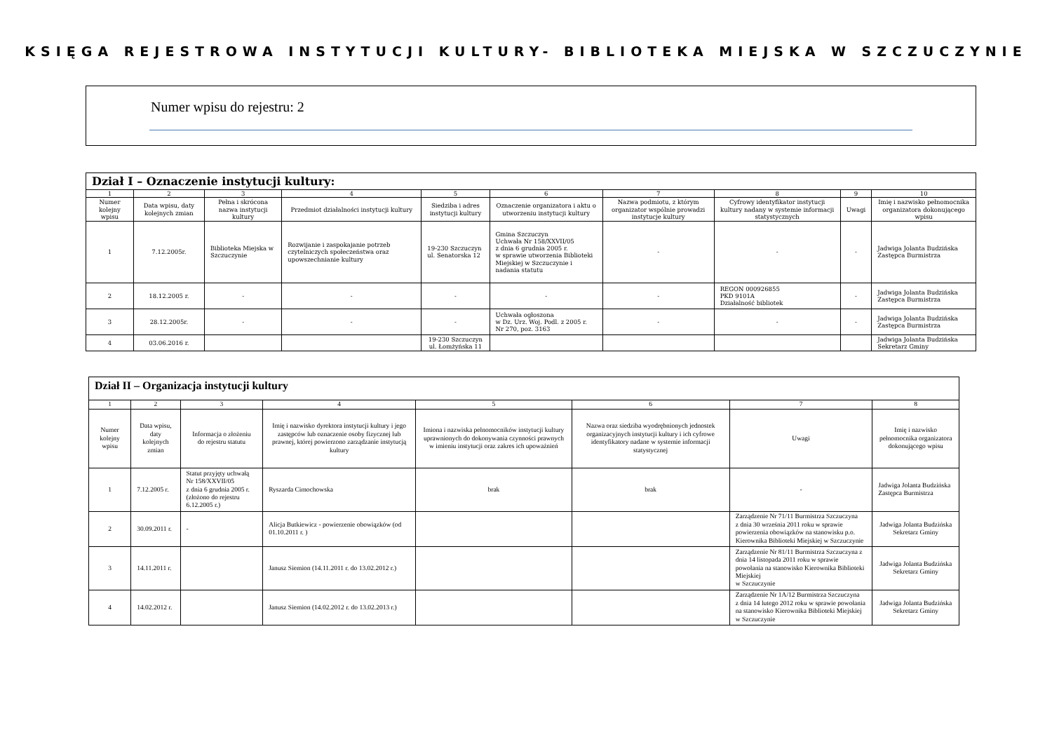KSIĘGA REJESTROWA INSTYTUCJI KULTURY- BIBLIOTEKA MIEJSKA W SZCZUCZYNIE
Numer wpisu do rejestru: 2
| Dział I – Oznaczenie instytucji kultury: | | | | | | | | | |
| --- | --- | --- | --- | --- | --- | --- | --- | --- | --- |
| 1 | 2 | 3 | 4 | 5 | 6 | 7 | 8 | 9 | 10 |
| Numer kolejny wpisu | Data wpisu, daty kolejnych zmian | Pełna i skrócona nazwa instytucji kultury | Przedmiot działalności instytucji kultury | Siedziba i adres instytucji kultury | Oznaczenie organizatora i aktu o utworzeniu instytucji kultury | Nazwa podmiotu, z którym organizator wspólnie prowadzi instytucje kultury | Cyfrowy identyfikator instytucji kultury nadany w systemie informacji statystycznych | Uwagi | Imię i nazwisko pełnomocnika organizatora dokonującego wpisu |
| 1 | 7.12.2005r. | Biblioteka Miejska w Szczuczynie | Rozwijanie i zaspokajanie potrzeb czytelniczych społeczeństwa oraz upowszechnianie kultury | 19-230 Szczuczyn ul. Senatorska 12 | Gmina Szczuczyn Uchwała Nr 158/XXVII/05 z dnia 6 grudnia 2005 r. w sprawie utworzenia Biblioteki Miejskiej w Szczuczynie i nadania statutu | - | - | - | Jadwiga Jolanta Budzińska Zastępca Burmistrza |
| 2 | 18.12.2005 r. | - | - | - | - | - | REGON 000926855 PKD 9101A Działalność bibliotek | - | Jadwiga Jolanta Budzińska Zastępca Burmistrza |
| 3 | 28.12.2005r. | - | - | - | Uchwała ogłoszona w Dz. Urz. Woj. Podl. z 2005 r. Nr 270, poz. 3163 | - | - | - | Jadwiga Jolanta Budzińska Zastępca Burmistrza |
| 4 | 03.06.2016 r. | | | 19-230 Szczuczyn ul. Łomżyńska 11 | | | | | Jadwiga Jolanta Budzińska Sekretarz Gminy |
| Dział II – Organizacja instytucji kultury | | | | | | | |
| --- | --- | --- | --- | --- | --- | --- | --- |
| 1 | 2 | 3 | 4 | 5 | 6 | 7 | 8 |
| Numer kolejny wpisu | Data wpisu, daty kolejnych zmian | Informacja o złożeniu do rejestru statutu | Imię i nazwisko dyrektora instytucji kultury i jego zastępców lub oznaczenie osoby fizycznej lub prawnej, której powierzono zarządzanie instytucją kultury | Imiona i nazwiska pełnomocników instytucji kultury uprawnionych do dokonywania czynności prawnych w imieniu instytucji oraz zakres ich upoważnień | Nazwa oraz siedziba wyodrębnionych jednostek organizacyjnych instytucji kultury i ich cyfrowe identyfikatory nadane w systemie informacji statystycznej | Uwagi | Imię i nazwisko pełnomocnika organizatora dokonującego wpisu |
| 1 | 7.12.2005 r. | Statut przyjęty uchwałą Nr 158/XXVII/05 z dnia 6 grudnia 2005 r. (złożono do rejestru 6.12.2005 r.) | Ryszarda Cimochowska | brak | brak | - | Jadwiga Jolanta Budzińska Zastępca Burmistrza |
| 2 | 30.09.2011 r. | - | Alicja Butkiewicz - powierzenie obowiązków (od 01.10.2011 r. ) | | | Zarządzenie Nr 71/11 Burmistrza Szczuczyna z dnia 30 września 2011 roku w sprawie powierzenia obowiązków na stanowisku p.o. Kierownika Biblioteki Miejskiej w Szczuczynie | Jadwiga Jolanta Budzińska Sekretarz Gminy |
| 3 | 14.11.2011 r. | | Janusz Siemion (14.11.2011 r. do 13.02.2012 r.) | | | Zarządzenie Nr 81/11 Burmistrza Szczuczyna z dnia 14 listopada 2011 roku w sprawie powołania na stanowisko Kierownika Biblioteki Miejskiej w Szczuczynie | Jadwiga Jolanta Budzińska Sekretarz Gminy |
| 4 | 14.02.2012 r. | | Janusz Siemion (14.02.2012 r. do 13.02.2013 r.) | | | Zarządzenie Nr 1A/12 Burmistrza Szczuczyna z dnia 14 lutego 2012 roku w sprawie powołania na stanowisko Kierownika Biblioteki Miejskiej w Szczuczynie | Jadwiga Jolanta Budzińska Sekretarz Gminy |